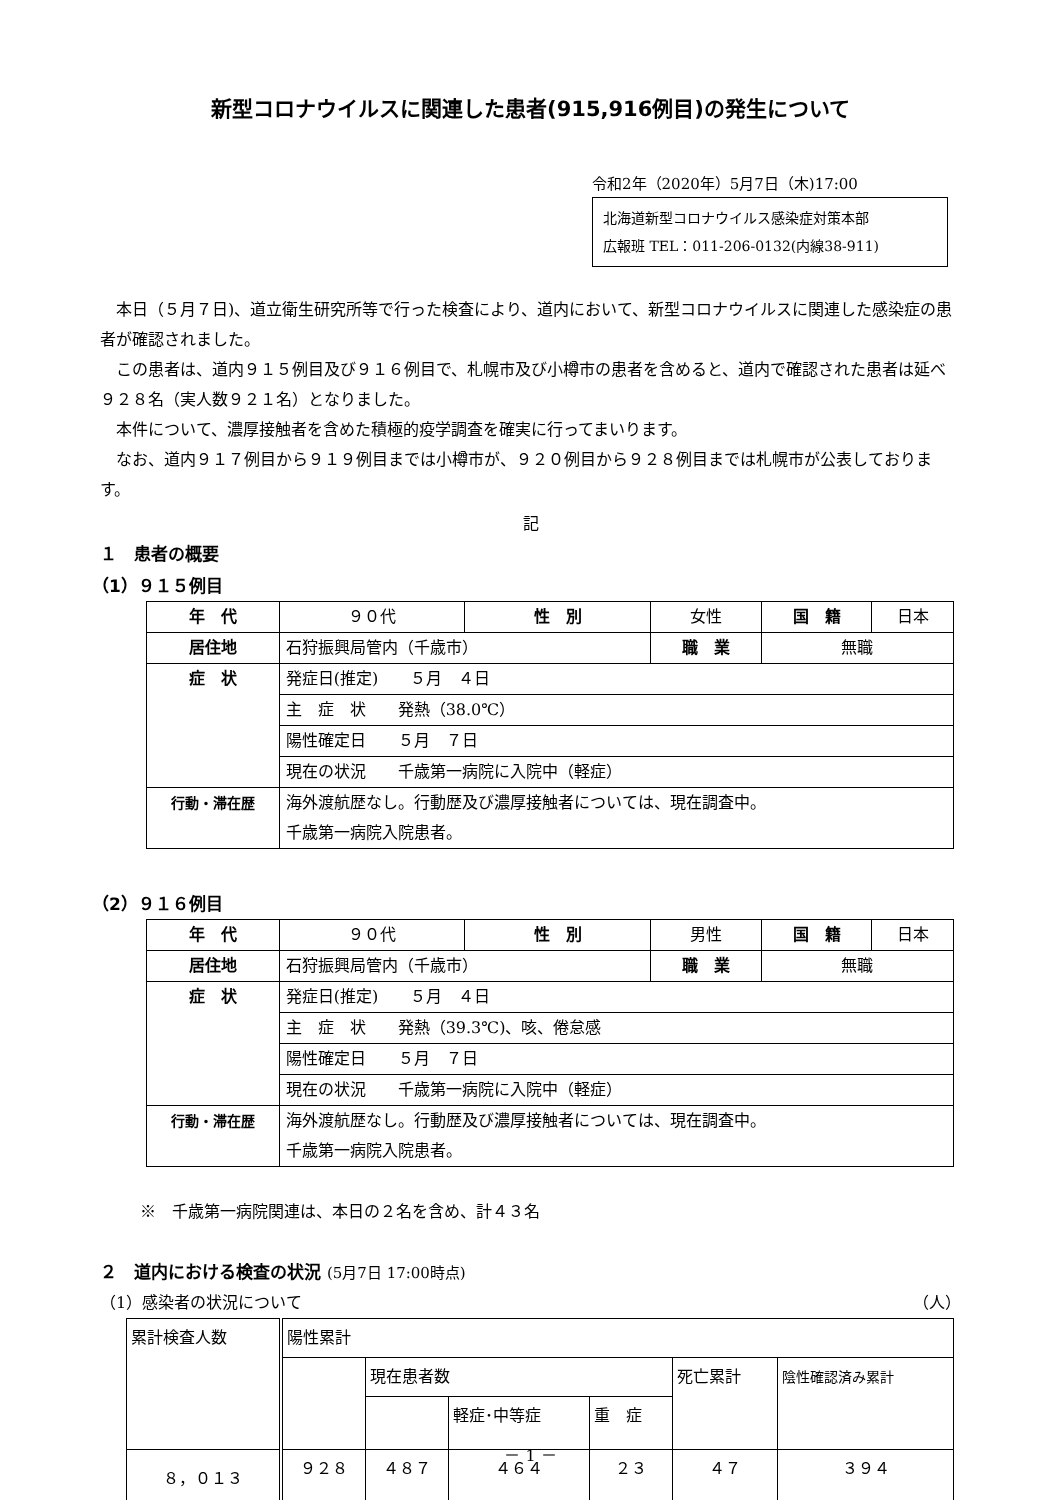新型コロナウイルスに関連した患者(915,916例目)の発生について
令和2年（2020年）5月7日（木)17:00
北海道新型コロナウイルス感染症対策本部
広報班 TEL：011-206-0132(内線38-911)
本日（５月７日)、道立衛生研究所等で行った検査により、道内において、新型コロナウイルスに関連した感染症の患者が確認されました。
この患者は、道内９１５例目及び９１６例目で、札幌市及び小樽市の患者を含めると、道内で確認された患者は延べ９２８名（実人数９２１名）となりました。
本件について、濃厚接触者を含めた積極的疫学調査を確実に行ってまいります。
なお、道内９１７例目から９１９例目までは小樽市が、９２０例目から９２８例目までは札幌市が公表しております。
記
１　患者の概要
（1）９１５例目
| 年 代 | ９０代 | 性 別 | 女性 | | 国 籍 | 日本 |
| 居住地 | 石狩振興局管内（千歳市） | | 職 業 | 無職 | | |
| 症 状 | 発症日(推定) ５月 ４日 | | | | | |
| | 主 症 状 発熱（38.0℃） | | | | | |
| | 陽性確定日 ５月 ７日 | | | | | |
| | 現在の状況 千歳第一病院に入院中（軽症） | | | | | |
| 行動・滞在歴 | 海外渡航歴なし。行動歴及び濃厚接触者については、現在調査中。 千歳第一病院入院患者。 | | | | | |
（2）９１６例目
| 年 代 | ９０代 | 性 別 | 男性 | | 国 籍 | 日本 |
| 居住地 | 石狩振興局管内（千歳市） | | 職 業 | 無職 | | |
| 症 状 | 発症日(推定) ５月 ４日 | | | | | |
| | 主 症 状 発熱（39.3℃)、咳、倦怠感 | | | | | |
| | 陽性確定日 ５月 ７日 | | | | | |
| | 現在の状況 千歳第一病院に入院中（軽症） | | | | | |
| 行動・滞在歴 | 海外渡航歴なし。行動歴及び濃厚接触者については、現在調査中。 千歳第一病院入院患者。 | | | | | |
※　千歳第一病院関連は、本日の２名を含め、計４３名
２　道内における検査の状況 (5月7日 17:00時点)
（1）感染者の状況について （人）
| 累計検査人数 | 陽性累計 | | | | | |
| | | 現在患者数 | | | 死亡累計 | 陰性確認済み累計 |
| | | | 軽症･中等症 | 重 症 | | |
| ８，０１３ | ９２８ | ４８７ | ４６４ | ２３ | ４７ | ３９４ |
－ 1 －